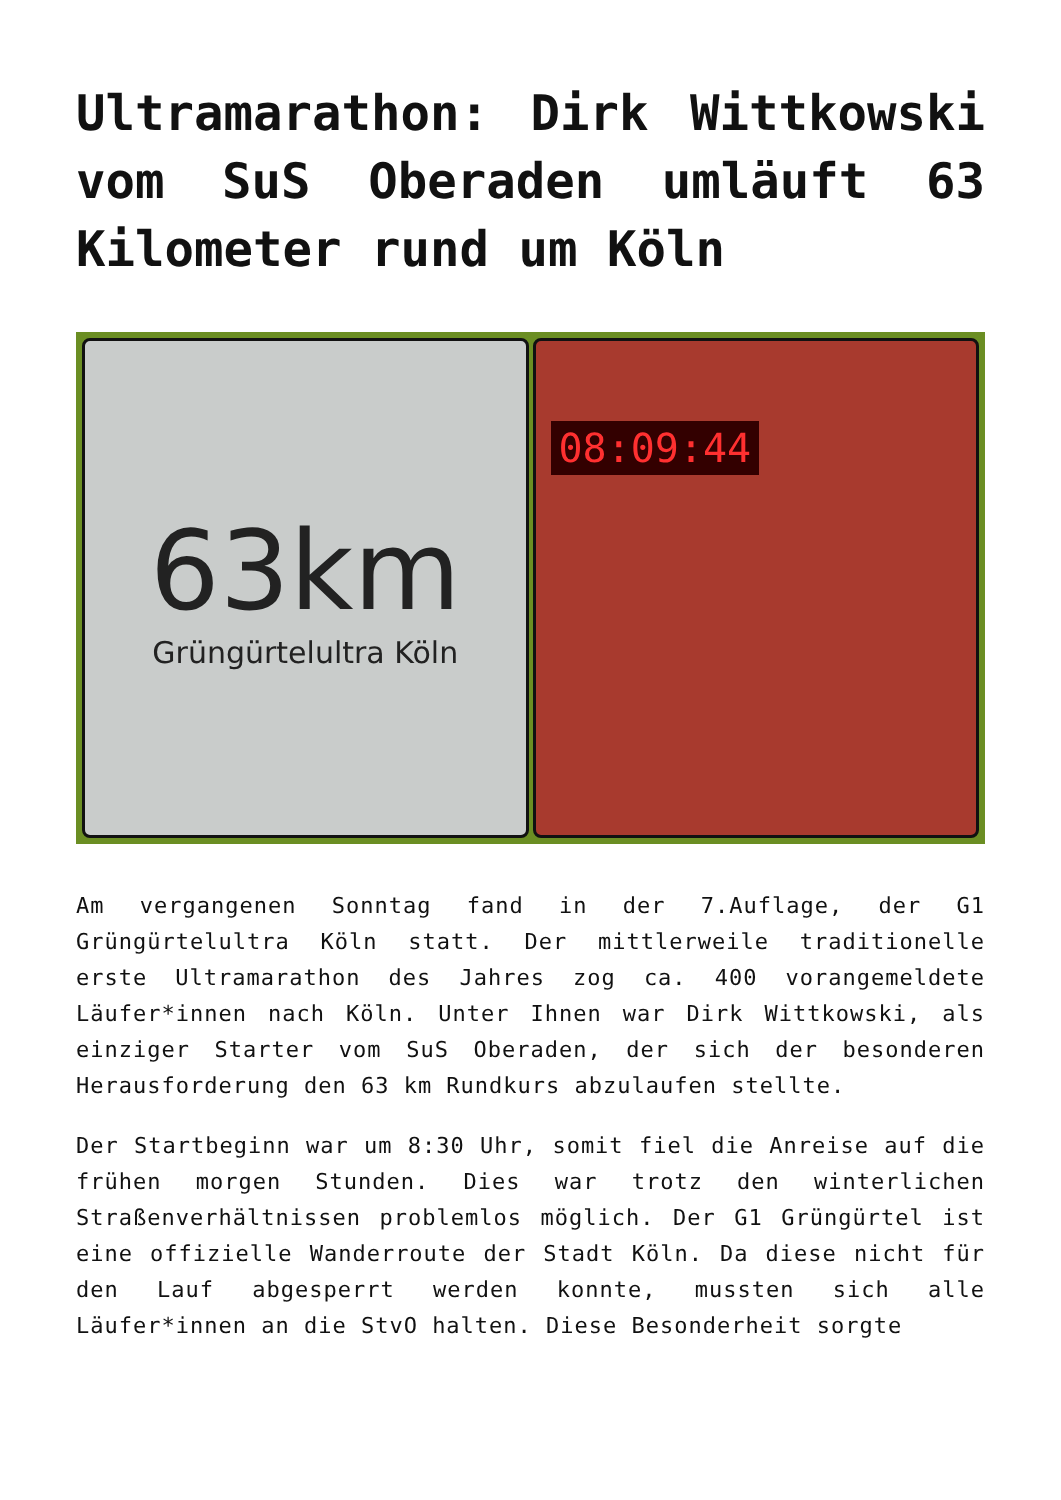Ultramarathon: Dirk Wittkowski vom SuS Oberaden umläuft 63 Kilometer rund um Köln
63km
Grüngürtelultra Köln
08:09:44
Am vergangenen Sonntag fand in der 7.Auflage, der G1 Grüngürtelultra Köln statt. Der mittlerweile traditionelle erste Ultramarathon des Jahres zog ca. 400 vorangemeldete Läufer*innen nach Köln. Unter Ihnen war Dirk Wittkowski, als einziger Starter vom SuS Oberaden, der sich der besonderen Herausforderung den 63 km Rundkurs abzulaufen stellte.
Der Startbeginn war um 8:30 Uhr, somit fiel die Anreise auf die frühen morgen Stunden. Dies war trotz den winterlichen Straßenverhältnissen problemlos möglich. Der G1 Grüngürtel ist eine offizielle Wanderroute der Stadt Köln. Da diese nicht für den Lauf abgesperrt werden konnte, mussten sich alle Läufer*innen an die StvO halten. Diese Besonderheit sorgte